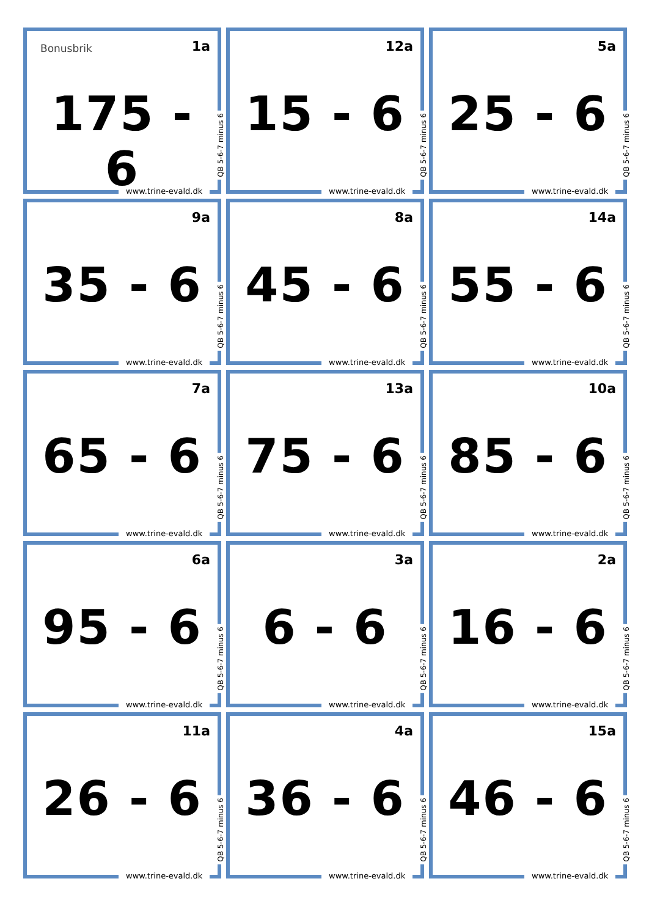Bonusbrik 1a
175 - 6
QB 5-6-7 minus 6
www.trine-evald.dk
12a
15 - 6
QB 5-6-7 minus 6
www.trine-evald.dk
5a
25 - 6
QB 5-6-7 minus 6
www.trine-evald.dk
9a
35 - 6
QB 5-6-7 minus 6
www.trine-evald.dk
8a
45 - 6
QB 5-6-7 minus 6
www.trine-evald.dk
14a
55 - 6
QB 5-6-7 minus 6
www.trine-evald.dk
7a
65 - 6
QB 5-6-7 minus 6
www.trine-evald.dk
13a
75 - 6
QB 5-6-7 minus 6
www.trine-evald.dk
10a
85 - 6
QB 5-6-7 minus 6
www.trine-evald.dk
6a
95 - 6
QB 5-6-7 minus 6
www.trine-evald.dk
3a
6 - 6
QB 5-6-7 minus 6
www.trine-evald.dk
2a
16 - 6
QB 5-6-7 minus 6
www.trine-evald.dk
11a
26 - 6
QB 5-6-7 minus 6
www.trine-evald.dk
4a
36 - 6
QB 5-6-7 minus 6
www.trine-evald.dk
15a
46 - 6
QB 5-6-7 minus 6
www.trine-evald.dk